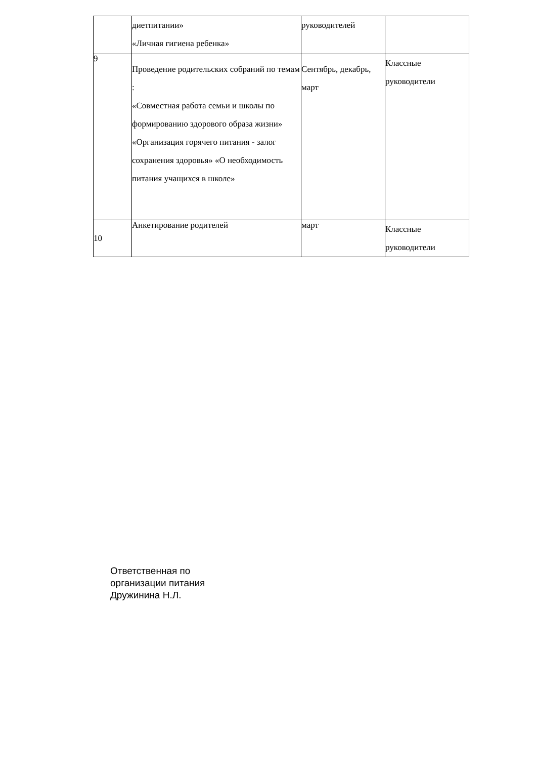| | диетпитании» «Личная гигиена ребенка» | руководителей | |
| 9 | Проведение родительских собраний по темам : «Совместная работа семьи и школы по формированию здорового образа жизни» «Организация горячего питания - залог сохранения здоровья» «О необходимость питания учащихся в школе» | Сентябрь, декабрь, март | Классные руководители |
| 10 | Анкетирование родителей | март | Классные руководители |
Ответственная по
организации питания
Дружинина Н.Л.